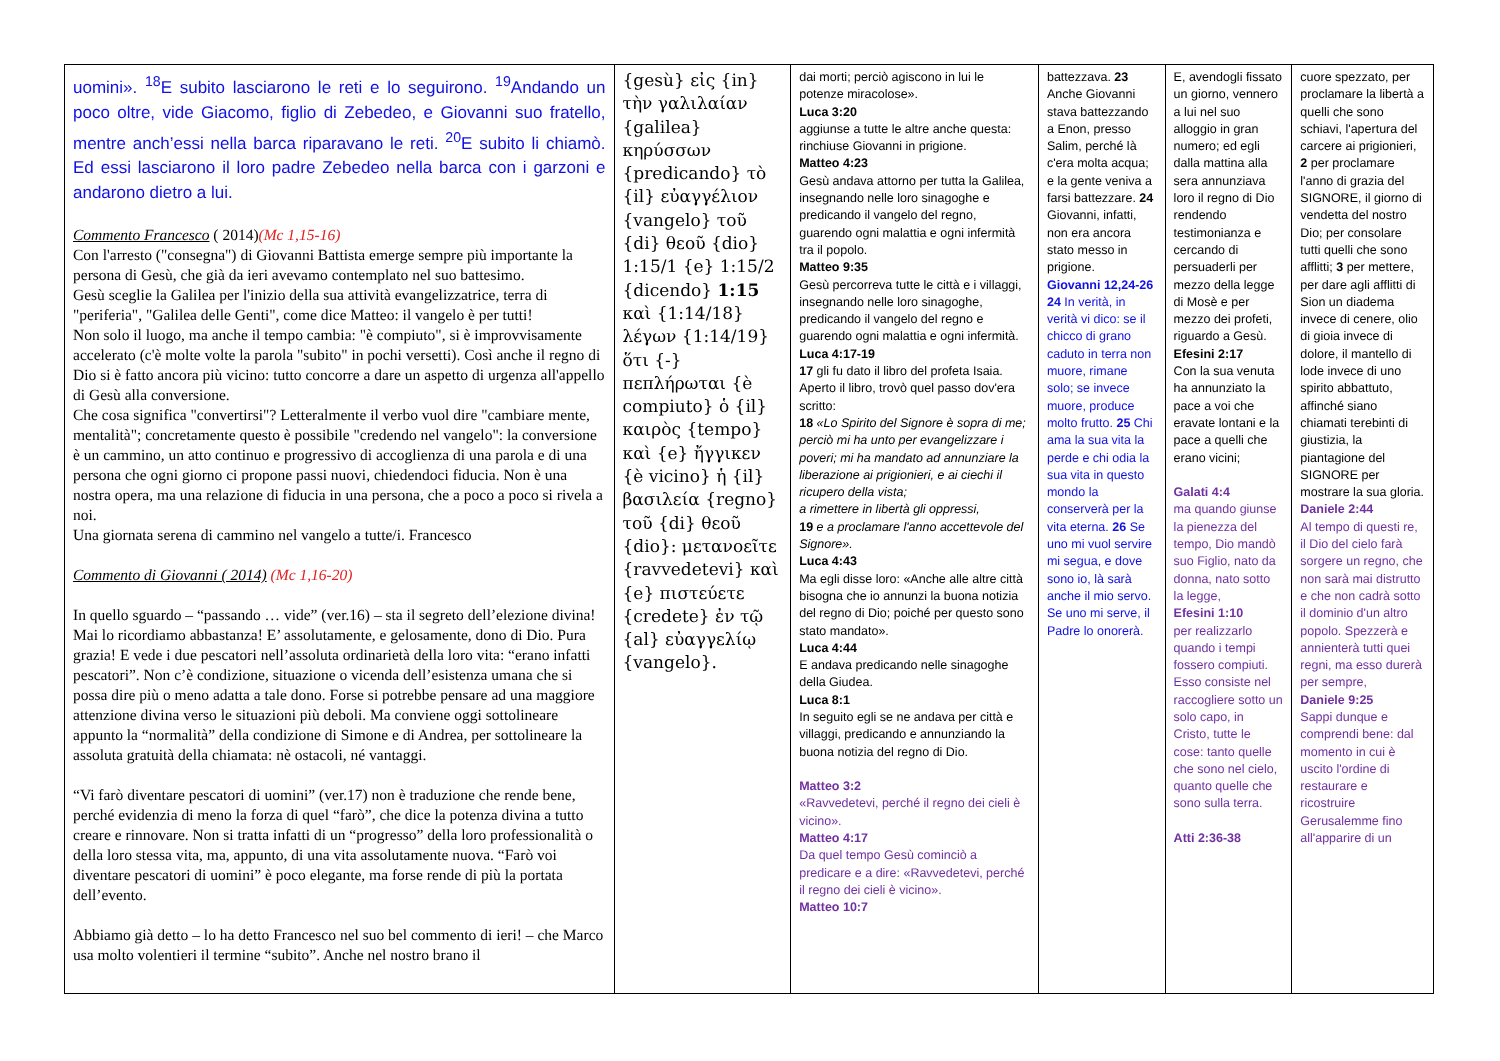| uomini». <sup>18</sup>E subito lasciarono le reti e lo seguirono. <sup>19</sup>Andando un poco oltre, vide Giacomo, figlio di Zebedeo, e Giovanni suo fratello, mentre anch’essi nella barca riparavano le reti. <sup>20</sup>E subito li chiamò. Ed essi lasciarono il loro padre Zebedeo nella barca con i garzoni e andarono dietro a lui. Commento Francesco ( 2014) (Mc 1,15-16) Con l'arresto ("consegna") di Giovanni Battista emerge sempre più importante la persona di Gesù, che già da ieri avevamo contemplato nel suo battesimo. Gesù sceglie la Galilea per l'inizio della sua attività evangelizzatrice, terra di "periferia", "Galilea delle Genti", come dice Matteo: il vangelo è per tutti! Non solo il luogo, ma anche il tempo cambia: "è compiuto", si è improvvisamente accelerato (c'è molte volte la parola "subito" in pochi versetti). Così anche il regno di Dio si è fatto ancora più vicino: tutto concorre a dare un aspetto di urgenza all'appello di Gesù alla conversione. Che cosa significa "convertirsi"? Letteralmente il verbo vuol dire "cambiare mente, mentalità"; concretamente questo è possibile "credendo nel vangelo": la conversione è un cammino, un atto continuo e progressivo di accoglienza di una parola e di una persona che ogni giorno ci propone passi nuovi, chiedendoci fiducia. Non è una nostra opera, ma una relazione di fiducia in una persona, che a poco a poco si rivela a noi. Una giornata serena di cammino nel vangelo a tutte/i. Francesco Commento di Giovanni ( 2014) (Mc 1,16-20) In quello sguardo – “passando … vide” (ver.16) – sta il segreto dell’elezione divina! Mai lo ricordiamo abbastanza! E’ assolutamente, e gelosamente, dono di Dio. Pura grazia! E vede i due pescatori nell’assoluta ordinarietà della loro vita: “erano infatti pescatori”. Non c’è condizione, situazione o vicenda dell’esistenza umana che si possa dire più o meno adatta a tale dono. Forse si potrebbe pensare ad una maggiore attenzione divina verso le situazioni più deboli. Ma conviene oggi sottolineare appunto la “normalità” della condizione di Simone e di Andrea, per sottolineare la assoluta gratuità della chiamata: nè ostacoli, né vantaggi. “Vi farò diventare pescatori di uomini” (ver.17) non è traduzione che rende bene, perché evidenzia di meno la forza di quel “farò”, che dice la potenza divina a tutto creare e rinnovare. Non si tratta infatti di un “progresso” della loro professionalità o della loro stessa vita, ma, appunto, di una vita assolutamente nuova. “Farò voi diventare pescatori di uomini” è poco elegante, ma forse rende di più la portata dell’evento. Abbiamo già detto – lo ha detto Francesco nel suo bel commento di ieri! – che Marco usa molto volentieri il termine “subito”. Anche nel nostro brano il | {gesù} εἰς {in} τὴν γαλιλαίαν {galilea} κηρύσσων {predicando} τὸ {il} εὐαγγέλιον {vangelo} τοῦ {di} θεοῦ {dio} 1:15/1 {e} 1:15/2 {dicendo} 1:15 καὶ {1:14/18} λέγων {1:14/19} ὅτι {-} πεπλήρωται {è compiuto} ὁ {il} καιρὸς {tempo} καὶ {e} ἤγγικεν {è vicino} ἡ {il} βασιλεία {regno} τοῦ {di} θεοῦ {dio}: μετανοεῖτε {ravvedetevi} καὶ {e} πιστεύετε {credete} ἐν τῷ {al} εὐαγγελίῳ {vangelo}. | dai morti; perciò agiscono in lui le potenze miracolose». Luca 3:20 aggiunse a tutte le altre anche questa: rinchiuse Giovanni in prigione. Matteo 4:23 Gesù andava attorno per tutta la Galilea, insegnando nelle loro sinagoghe e predicando il vangelo del regno, guarendo ogni malattia e ogni infermità tra il popolo. Matteo 9:35 Gesù percorreva tutte le città e i villaggi, insegnando nelle loro sinagoghe, predicando il vangelo del regno e guarendo ogni malattia e ogni infermità. Luca 4:17-19 17 gli fu dato il libro del profeta Isaia. Aperto il libro, trovò quel passo dov'era scritto: 18 «Lo Spirito del Signore è sopra di me; perciò mi ha unto per evangelizzare i poveri; mi ha mandato ad annunziare la liberazione ai prigionieri, e ai ciechi il ricupero della vista; a rimettere in libertà gli oppressi, 19 e a proclamare l'anno accettevole del Signore». Luca 4:43 Ma egli disse loro: «Anche alle altre città bisogna che io annunzi la buona notizia del regno di Dio; poiché per questo sono stato mandato». Luca 4:44 E andava predicando nelle sinagoghe della Giudea. Luca 8:1 In seguito egli se ne andava per città e villaggi, predicando e annunziando la buona notizia del regno di Dio. Matteo 3:2 «Ravvedetevi, perché il regno dei cieli è vicino». Matteo 4:17 Da quel tempo Gesù cominciò a predicare e a dire: «Ravvedetevi, perché il regno dei cieli è vicino». Matteo 10:7 | battezzava. 23 Anche Giovanni stava battezzando a Enon, presso Salim, perché là c'era molta acqua; e la gente veniva a farsi battezzare. 24 Giovanni, infatti, non era ancora stato messo in prigione. Giovanni 12,24-26 24 In verità, in verità vi dico: se il chicco di grano caduto in terra non muore, rimane solo; se invece muore, produce molto frutto. 25 Chi ama la sua vita la perde e chi odia la sua vita in questo mondo la conserverà per la vita eterna. 26 Se uno mi vuol servire mi segua, e dove sono io, là sarà anche il mio servo. Se uno mi serve, il Padre lo onorerà. | E, avendogli fissato un giorno, vennero a lui nel suo alloggio in gran numero; ed egli dalla mattina alla sera annunziava loro il regno di Dio rendendo testimonianza e cercando di persuaderli per mezzo della legge di Mosè e per mezzo dei profeti, riguardo a Gesù. Efesini 2:17 Con la sua venuta ha annunziato la pace a voi che eravate lontani e la pace a quelli che erano vicini; Galati 4:4 ma quando giunse la pienezza del tempo, Dio mandò suo Figlio, nato da donna, nato sotto la legge, Efesini 1:10 per realizzarlo quando i tempi fossero compiuti. Esso consiste nel raccogliere sotto un solo capo, in Cristo, tutte le cose: tanto quelle che sono nel cielo, quanto quelle che sono sulla terra. Atti 2:36-38 | cuore spezzato, per proclamare la libertà a quelli che sono schiavi, l'apertura del carcere ai prigionieri, 2 per proclamare l'anno di grazia del SIGNORE, il giorno di vendetta del nostro Dio; per consolare tutti quelli che sono afflitti; 3 per mettere, per dare agli afflitti di Sion un diadema invece di cenere, olio di gioia invece di dolore, il mantello di lode invece di uno spirito abbattuto, affinché siano chiamati terebinti di giustizia, la piantagione del SIGNORE per mostrare la sua gloria. Daniele 2:44 Al tempo di questi re, il Dio del cielo farà sorgere un regno, che non sarà mai distrutto e che non cadrà sotto il dominio d'un altro popolo. Spezzerà e annienterà tutti quei regni, ma esso durerà per sempre, Daniele 9:25 Sappi dunque e comprendi bene: dal momento in cui è uscito l'ordine di restaurare e ricostruire Gerusalemme fino all'apparire di un |